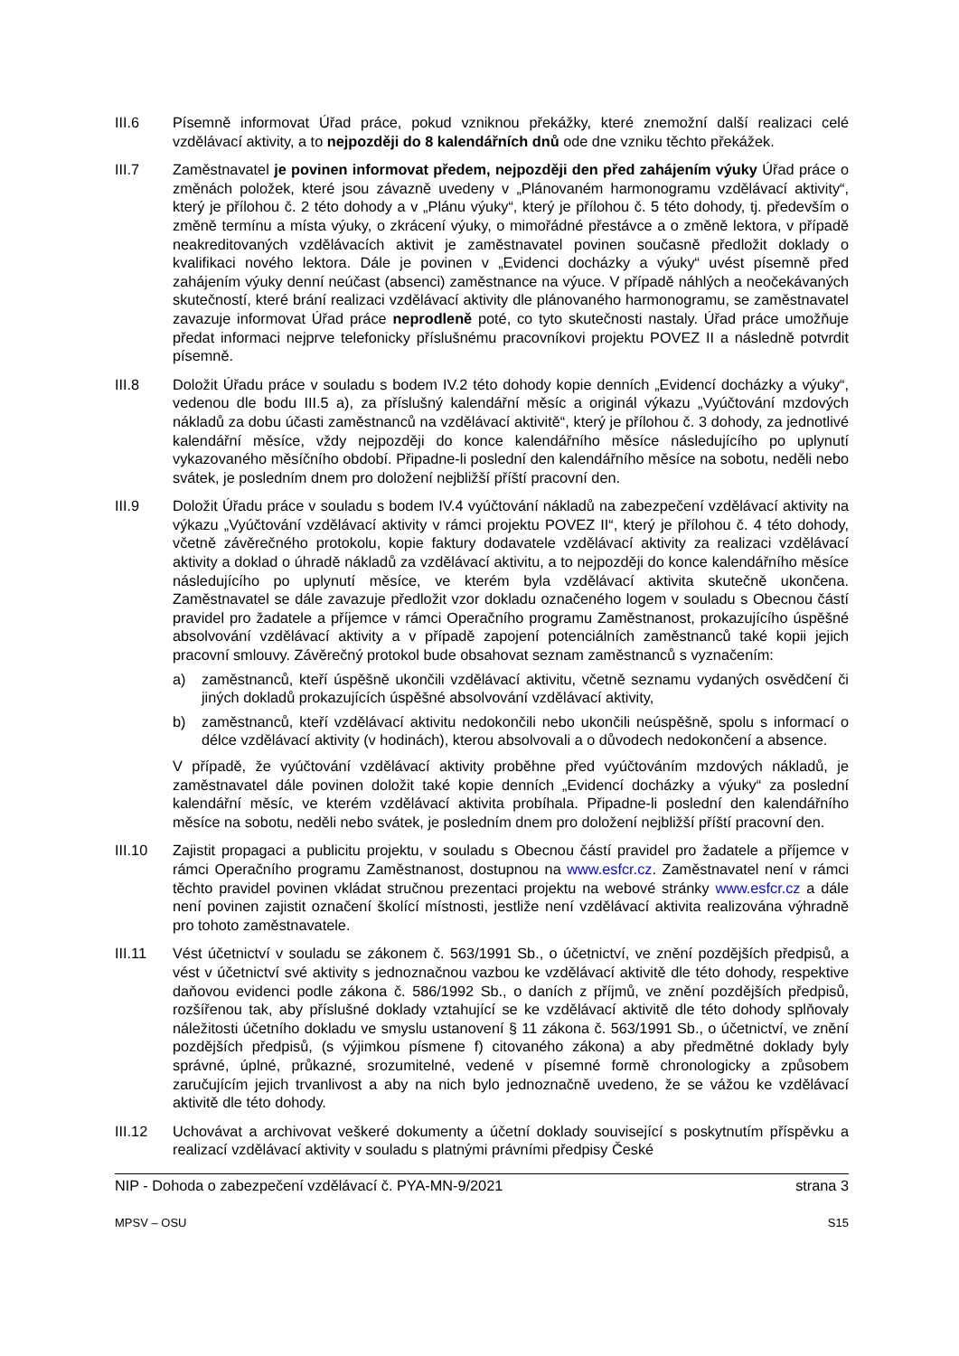III.6 Písemně informovat Úřad práce, pokud vzniknou překážky, které znemožní další realizaci celé vzdělávací aktivity, a to nejpozději do 8 kalendářních dnů ode dne vzniku těchto překážek.
III.7 Zaměstnavatel je povinen informovat předem, nejpozději den před zahájením výuky Úřad práce o změnách položek, které jsou závazně uvedeny v „Plánovaném harmonogramu vzdělávací aktivity“, který je přílohou č. 2 této dohody a v „Plánu výuky“, který je přílohou č. 5 této dohody, tj. především o změně termínu a místa výuky, o zkrácení výuky, o mimořádné přestávce a o změně lektora, v případě neakreditovaných vzdělávacích aktivit je zaměstnavatel povinen současně předložit doklady o kvalifikaci nového lektora. Dále je povinen v „Evidenci docházky a výuky“ uvést písemně před zahájením výuky denní neúčast (absenci) zaměstnance na výuce. V případě náhlých a neočekávaných skutečností, které brání realizaci vzdělávací aktivity dle plánovaného harmonogramu, se zaměstnavatel zavazuje informovat Úřad práce neprodleně poté, co tyto skutečnosti nastaly. Úřad práce umožňuje předat informaci nejprve telefonicky příslušnému pracovníkovi projektu POVEZ II a následně potvrdit písemně.
III.8 Doložit Úřadu práce v souladu s bodem IV.2 této dohody kopie denních „Evidencí docházky a výuky“, vedenou dle bodu III.5 a), za příslušný kalendářní měsíc a originál výkazu „Vyúčtování mzdových nákladů za dobu účasti zaměstnanců na vzdělávací aktivitě“, který je přílohou č. 3 dohody, za jednotlivé kalendářní měsíce, vždy nejpozději do konce kalendářního měsíce následujícího po uplynutí vykazovaného měsíčního období. Připadne-li poslední den kalendářního měsíce na sobotu, neděli nebo svátek, je posledním dnem pro doložení nejbližší příští pracovní den.
III.9 Doložit Úřadu práce v souladu s bodem IV.4 vyúčtování nákladů na zabezpečení vzdělávací aktivity na výkazu „Vyúčtování vzdělávací aktivity v rámci projektu POVEZ II“, který je přílohou č. 4 této dohody, včetně závěrečného protokolu, kopie faktury dodavatele vzdělávací aktivity za realizaci vzdělávací aktivity a doklad o úhradě nákladů za vzdělávací aktivitu, a to nejpozději do konce kalendářního měsíce následujícího po uplynutí měsíce, ve kterém byla vzdělávací aktivita skutečně ukončena. Zaměstnavatel se dále zavazuje předložit vzor dokladu označeného logem v souladu s Obecnou částí pravidel pro žadatele a příjemce v rámci Operačního programu Zaměstnanost, prokazujícího úspěšné absolvování vzdělávací aktivity a v případě zapojení potenciálních zaměstnanců také kopii jejich pracovní smlouvy. Závěrečný protokol bude obsahovat seznam zaměstnanců s vyznačením:
a) zaměstnanců, kteří úspěšně ukončili vzdělávací aktivitu, včetně seznamu vydaných osvědčení či jiných dokladů prokazujících úspěšné absolvování vzdělávací aktivity,
b) zaměstnanců, kteří vzdělávací aktivitu nedokončili nebo ukončili neúspěšně, spolu s informací o délce vzdělávací aktivity (v hodinách), kterou absolvovali a o důvodech nedokončení a absence.
V případě, že vyúčtování vzdělávací aktivity proběhne před vyúčtováním mzdových nákladů, je zaměstnavatel dále povinen doložit také kopie denních „Evidencí docházky a výuky“ za poslední kalendářní měsíc, ve kterém vzdělávací aktivita probíhala. Připadne-li poslední den kalendářního měsíce na sobotu, neděli nebo svátek, je posledním dnem pro doložení nejbližší příští pracovní den.
III.10 Zajistit propagaci a publicitu projektu, v souladu s Obecnou částí pravidel pro žadatele a příjemce v rámci Operačního programu Zaměstnanost, dostupnou na www.esfcr.cz. Zaměstnavatel není v rámci těchto pravidel povinen vkládat stručnou prezentaci projektu na webové stránky www.esfcr.cz a dále není povinen zajistit označení školící místnosti, jestliže není vzdělávací aktivita realizována výhradně pro tohoto zaměstnavatele.
III.11 Vést účetnictví v souladu se zákonem č. 563/1991 Sb., o účetnictví, ve znění pozdějších předpisů, a vést v účetnictví své aktivity s jednoznačnou vazbou ke vzdělávací aktivitě dle této dohody, respektive daňovou evidenci podle zákona č. 586/1992 Sb., o daních z příjmů, ve znění pozdějších předpisů, rozšířenou tak, aby příslušné doklady vztahující se ke vzdělávací aktivitě dle této dohody splňovaly náležitosti účetního dokladu ve smyslu ustanovení § 11 zákona č. 563/1991 Sb., o účetnictví, ve znění pozdějších předpisů, (s výjimkou písmene f) citovaného zákona) a aby předmětné doklady byly správné, úplné, průkazné, srozumitelné, vedené v písemné formě chronologicky a způsobem zaručujícím jejich trvanlivost a aby na nich bylo jednoznačně uvedeno, že se vážou ke vzdělávací aktivitě dle této dohody.
III.12 Uchovávat a archivovat veškeré dokumenty a účetní doklady související s poskytnutím příspěvku a realizací vzdělávací aktivity v souladu s platnými právními předpisy České
NIP - Dohoda o zabezpečení vzdělávací č. PYA-MN-9/2021 strana 3
MPSV – OSU S15